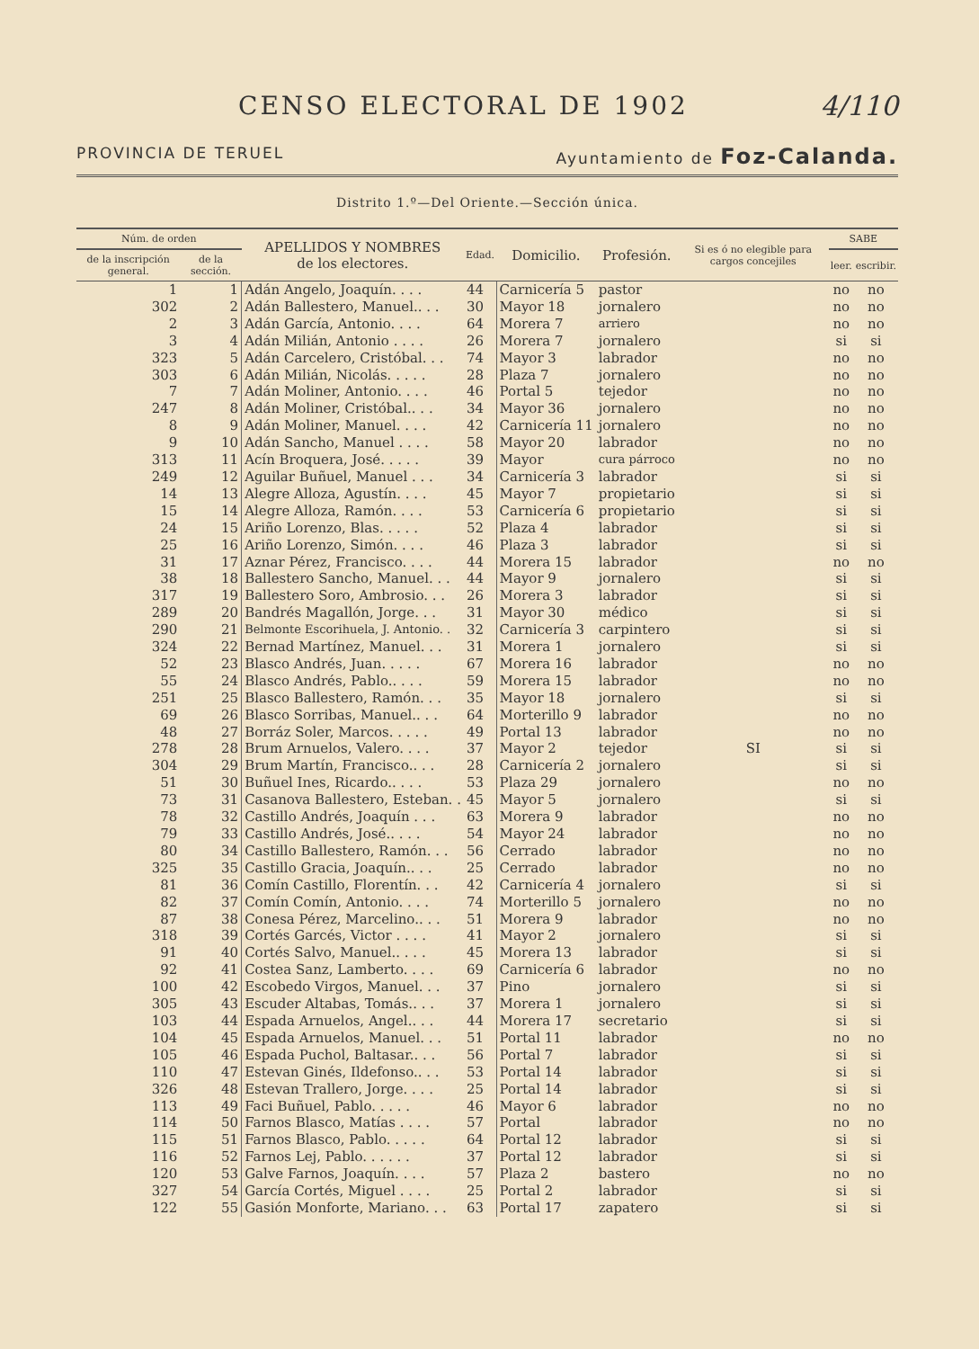CENSO ELECTORAL DE 1902 4/110
PROVINCIA DE TERUEL Ayuntamiento de Foz-Calanda.
Distrito 1.º—Del Oriente.—Sección única.
| Núm. de orden | | APELLIDOS Y NOMBRES de los electores. | Edad. | Domicilio. | Profesión. | Si es ó no elegible para cargos concejiles | SABE | |
| --- | --- | --- | --- | --- | --- | --- | --- | --- |
| de la inscripción general. | de la sección. | | | | | | leer. | escribir. |
| 1 | 1 | Adán Angelo, Joaquín. . . . | 44 | Carnicería 5 | pastor | SI | no | no |
| 302 | 2 | Adán Ballestero, Manuel.. . . | 30 | Mayor 18 | jornalero | | no | no |
| 2 | 3 | Adán García, Antonio. . . . | 64 | Morera 7 | arriero | | no | no |
| 3 | 4 | Adán Milián, Antonio . . . . | 26 | Morera 7 | jornalero | | si | si |
| 323 | 5 | Adán Carcelero, Cristóbal. . . | 74 | Mayor 3 | labrador | | no | no |
| 303 | 6 | Adán Milián, Nicolás. . . . . | 28 | Plaza 7 | jornalero | | no | no |
| 7 | 7 | Adán Moliner, Antonio. . . . | 46 | Portal 5 | tejedor | | no | no |
| 247 | 8 | Adán Moliner, Cristóbal.. . . | 34 | Mayor 36 | jornalero | | no | no |
| 8 | 9 | Adán Moliner, Manuel. . . . | 42 | Carnicería 11 | jornalero | | no | no |
| 9 | 10 | Adán Sancho, Manuel . . . . | 58 | Mayor 20 | labrador | | no | no |
| 313 | 11 | Acín Broquera, José. . . . . | 39 | Mayor | cura párroco | | no | no |
| 249 | 12 | Aguilar Buñuel, Manuel . . . | 34 | Carnicería 3 | labrador | | si | si |
| 14 | 13 | Alegre Alloza, Agustín. . . . | 45 | Mayor 7 | propietario | | si | si |
| 15 | 14 | Alegre Alloza, Ramón. . . . | 53 | Carnicería 6 | propietario | | si | si |
| 24 | 15 | Ariño Lorenzo, Blas. . . . . | 52 | Plaza 4 | labrador | | si | si |
| 25 | 16 | Ariño Lorenzo, Simón. . . . | 46 | Plaza 3 | labrador | | si | si |
| 31 | 17 | Aznar Pérez, Francisco. . . . | 44 | Morera 15 | labrador | | no | no |
| 38 | 18 | Ballestero Sancho, Manuel. . . | 44 | Mayor 9 | jornalero | | si | si |
| 317 | 19 | Ballestero Soro, Ambrosio. . . | 26 | Morera 3 | labrador | | si | si |
| 289 | 20 | Bandrés Magallón, Jorge. . . | 31 | Mayor 30 | médico | | si | si |
| 290 | 21 | Belmonte Escorihuela, J. Antonio. . | 32 | Carnicería 3 | carpintero | | si | si |
| 324 | 22 | Bernad Martínez, Manuel. . . | 31 | Morera 1 | jornalero | | si | si |
| 52 | 23 | Blasco Andrés, Juan. . . . . | 67 | Morera 16 | labrador | | no | no |
| 55 | 24 | Blasco Andrés, Pablo.. . . . | 59 | Morera 15 | labrador | | no | no |
| 251 | 25 | Blasco Ballestero, Ramón. . . | 35 | Mayor 18 | jornalero | | si | si |
| 69 | 26 | Blasco Sorribas, Manuel.. . . | 64 | Morterillo 9 | labrador | | no | no |
| 48 | 27 | Borráz Soler, Marcos. . . . . | 49 | Portal 13 | labrador | | no | no |
| 278 | 28 | Brum Arnuelos, Valero. . . . | 37 | Mayor 2 | tejedor | | si | si |
| 304 | 29 | Brum Martín, Francisco.. . . | 28 | Carnicería 2 | jornalero | | si | si |
| 51 | 30 | Buñuel Ines, Ricardo.. . . . | 53 | Plaza 29 | jornalero | | no | no |
| 73 | 31 | Casanova Ballestero, Esteban. . | 45 | Mayor 5 | jornalero | | si | si |
| 78 | 32 | Castillo Andrés, Joaquín . . . | 63 | Morera 9 | labrador | | no | no |
| 79 | 33 | Castillo Andrés, José.. . . . | 54 | Mayor 24 | labrador | | no | no |
| 80 | 34 | Castillo Ballestero, Ramón. . . | 56 | Cerrado | labrador | | no | no |
| 325 | 35 | Castillo Gracia, Joaquín.. . . | 25 | Cerrado | labrador | | no | no |
| 81 | 36 | Comín Castillo, Florentín. . . | 42 | Carnicería 4 | jornalero | | si | si |
| 82 | 37 | Comín Comín, Antonio. . . . | 74 | Morterillo 5 | jornalero | | no | no |
| 87 | 38 | Conesa Pérez, Marcelino.. . . | 51 | Morera 9 | labrador | | no | no |
| 318 | 39 | Cortés Garcés, Victor . . . . | 41 | Mayor 2 | jornalero | | si | si |
| 91 | 40 | Cortés Salvo, Manuel.. . . . | 45 | Morera 13 | labrador | | si | si |
| 92 | 41 | Costea Sanz, Lamberto. . . . | 69 | Carnicería 6 | labrador | | no | no |
| 100 | 42 | Escobedo Virgos, Manuel. . . | 37 | Pino | jornalero | | si | si |
| 305 | 43 | Escuder Altabas, Tomás.. . . | 37 | Morera 1 | jornalero | | si | si |
| 103 | 44 | Espada Arnuelos, Angel.. . . | 44 | Morera 17 | secretario | | si | si |
| 104 | 45 | Espada Arnuelos, Manuel. . . | 51 | Portal 11 | labrador | | no | no |
| 105 | 46 | Espada Puchol, Baltasar.. . . | 56 | Portal 7 | labrador | | si | si |
| 110 | 47 | Estevan Ginés, Ildefonso.. . . | 53 | Portal 14 | labrador | | si | si |
| 326 | 48 | Estevan Trallero, Jorge. . . . | 25 | Portal 14 | labrador | | si | si |
| 113 | 49 | Faci Buñuel, Pablo. . . . . | 46 | Mayor 6 | labrador | | no | no |
| 114 | 50 | Farnos Blasco, Matías . . . . | 57 | Portal | labrador | | no | no |
| 115 | 51 | Farnos Blasco, Pablo. . . . . | 64 | Portal 12 | labrador | | si | si |
| 116 | 52 | Farnos Lej, Pablo. . . . . . | 37 | Portal 12 | labrador | | si | si |
| 120 | 53 | Galve Farnos, Joaquín. . . . | 57 | Plaza 2 | bastero | | no | no |
| 327 | 54 | García Cortés, Miguel . . . . | 25 | Portal 2 | labrador | | si | si |
| 122 | 55 | Gasión Monforte, Mariano. . . | 63 | Portal 17 | zapatero | | si | si |